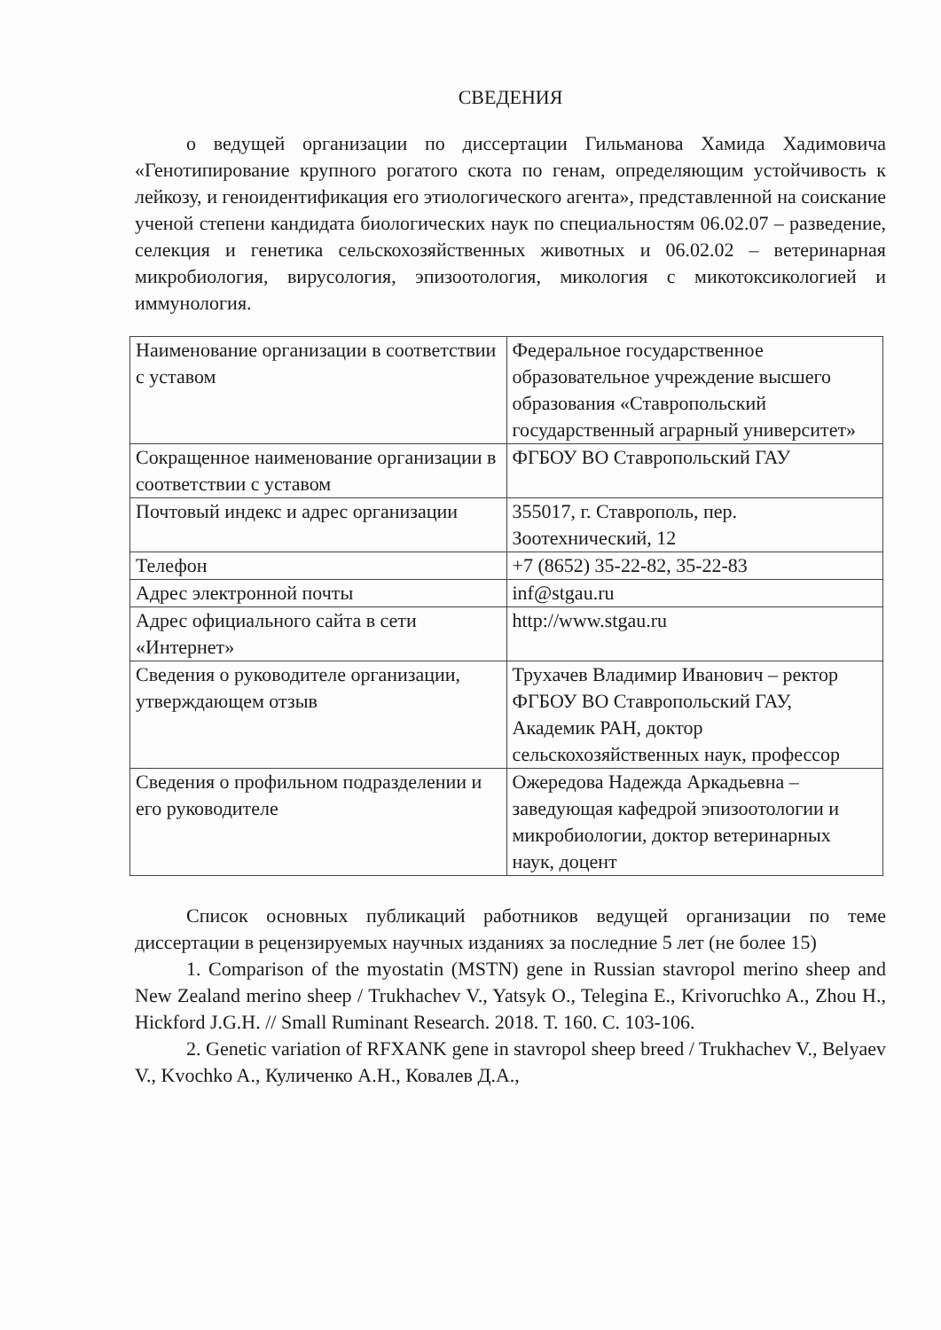СВЕДЕНИЯ
о ведущей организации по диссертации Гильманова Хамида Хадимовича «Генотипирование крупного рогатого скота по генам, определяющим устойчивость к лейкозу, и геноидентификация его этиологического агента», представленной на соискание ученой степени кандидата биологических наук по специальностям 06.02.07 – разведение, селекция и генетика сельскохозяйственных животных и 06.02.02 – ветеринарная микробиология, вирусология, эпизоотология, микология с микотоксикологией и иммунология.
| Наименование организации в соответствии с уставом | Федеральное государственное образовательное учреждение высшего образования «Ставропольский государственный аграрный университет» |
| Сокращенное наименование организации в соответствии с уставом | ФГБОУ ВО Ставропольский ГАУ |
| Почтовый индекс и адрес организации | 355017, г. Ставрополь, пер. Зоотехнический, 12 |
| Телефон | +7 (8652) 35-22-82, 35-22-83 |
| Адрес электронной почты | inf@stgau.ru |
| Адрес официального сайта в сети «Интернет» | http://www.stgau.ru |
| Сведения о руководителе организации, утверждающем отзыв | Трухачев Владимир Иванович – ректор ФГБОУ ВО Ставропольский ГАУ, Академик РАН, доктор сельскохозяйственных наук, профессор |
| Сведения о профильном подразделении и его руководителе | Ожередова Надежда Аркадьевна – заведующая кафедрой эпизоотологии и микробиологии, доктор ветеринарных наук, доцент |
Список основных публикаций работников ведущей организации по теме диссертации в рецензируемых научных изданиях за последние 5 лет (не более 15)
1. Comparison of the myostatin (MSTN) gene in Russian stavropol merino sheep and New Zealand merino sheep / Trukhachev V., Yatsyk O., Telegina E., Krivoruchko A., Zhou H., Hickford J.G.H. // Small Ruminant Research. 2018. Т. 160. С. 103-106.
2. Genetic variation of RFXANK gene in stavropol sheep breed / Trukhachev V., Belyaev V., Kvochko A., Куличенко А.Н., Ковалев Д.А.,